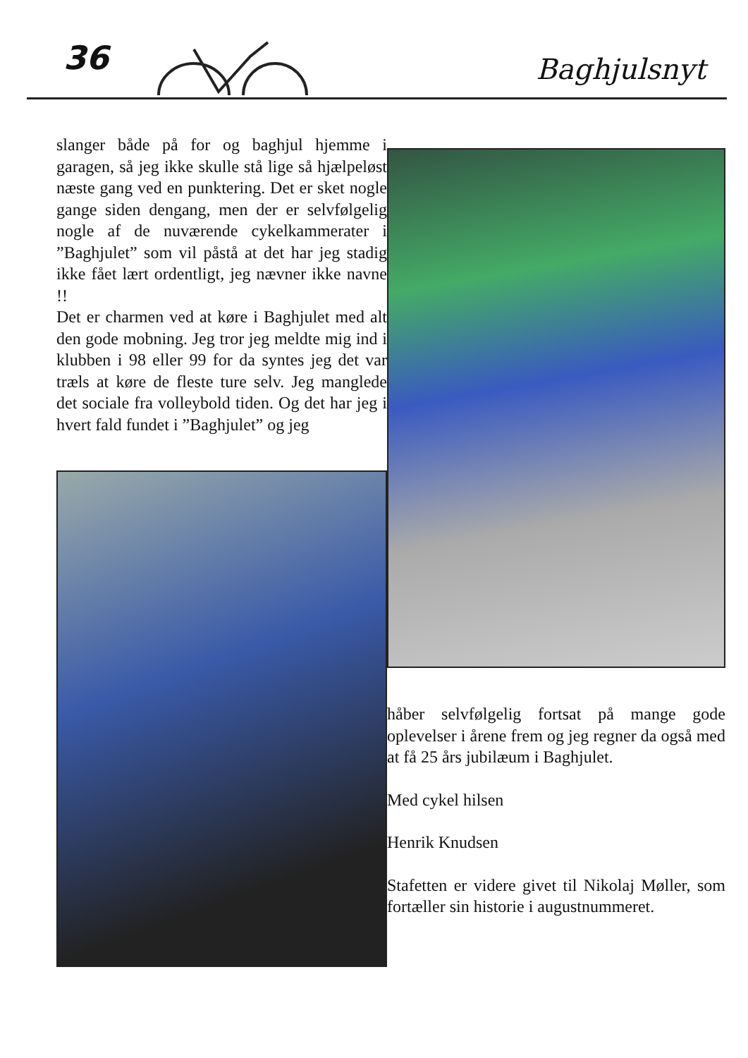36 Baghjulsnyt
slanger både på for og baghjul hjemme i garagen, så jeg ikke skulle stå lige så hjælpeløst næste gang ved en punktering. Det er sket nogle gange siden dengang, men der er selvfølgelig nogle af de nuværende cykelkammerater i ”Baghjulet” som vil påstå at det har jeg stadig ikke fået lært ordentligt, jeg nævner ikke navne !!
Det er charmen ved at køre i Baghjulet med alt den gode mobning. Jeg tror jeg meldte mig ind i klubben i 98 eller 99 for da syntes jeg det var træls at køre de fleste ture selv. Jeg manglede det sociale fra volleybold tiden. Og det har jeg i hvert fald fundet i ”Baghjulet” og jeg
håber selvfølgelig fortsat på mange gode oplevelser i årene frem og jeg regner da også med at få 25 års jubilæum i Baghjulet.
Med cykel hilsen
Henrik Knudsen
Stafetten er videre givet til Nikolaj Møller, som fortæller sin historie i augustnummeret.